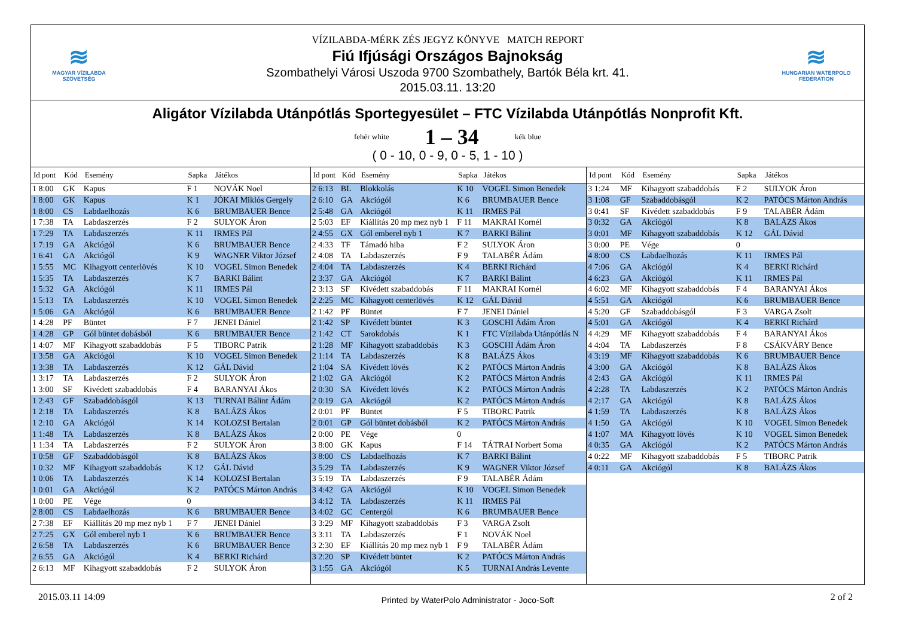≋
MAGYAR VÍZILABDA
SZÖVETSÉG
VÍZILABDA-MÉRK ZÉS JEGYZ KÖNYVE MATCH REPORT
Fiú Ifjúsági Országos Bajnokság
Szombathelyi Városi Uszoda 9700 Szombathely, Bartók Béla krt. 41.
2015.03.11. 13:20
≋
HUNGARIAN WATERPOLO
FEDERATION
Aligátor Vízilabda Utánpótlás Sportegyesület – FTC Vízilabda Utánpótlás Nonprofit Kft.
fehér white 1 – 34 kék blue
( 0 - 10, 0 - 9, 0 - 5, 1 - 10 )
| Id pont | Kód | Esemény | Sapka | Játékos |
| --- | --- | --- | --- | --- |
| 1 8:00 | GK | Kapus | F 1 | NOVÁK Noel |
| 1 8:00 | GK | Kapus | K 1 | JÓKAI Miklós Gergely |
| 1 8:00 | CS | Labdaelhozás | K 6 | BRUMBAUER Bence |
| 1 7:38 | TA | Labdaszerzés | F 2 | SULYOK Áron |
| 1 7:29 | TA | Labdaszerzés | K 11 | IRMES Pál |
| 1 7:19 | GA | Akciógól | K 6 | BRUMBAUER Bence |
| 1 6:41 | GA | Akciógól | K 9 | WAGNER Viktor József |
| 1 5:55 | MC | Kihagyott centerlövés | K 10 | VOGEL Simon Benedek |
| 1 5:35 | TA | Labdaszerzés | K 7 | BARKI Bálint |
| 1 5:32 | GA | Akciógól | K 11 | IRMES Pál |
| 1 5:13 | TA | Labdaszerzés | K 10 | VOGEL Simon Benedek |
| 1 5:06 | GA | Akciógól | K 6 | BRUMBAUER Bence |
| 1 4:28 | PF | Büntet | F 7 | JENEI Dániel |
| 1 4:28 | GP | Gól büntet dobásból | K 6 | BRUMBAUER Bence |
| 1 4:07 | MF | Kihagyott szabaddobás | F 5 | TIBORC Patrik |
| 1 3:58 | GA | Akciógól | K 10 | VOGEL Simon Benedek |
| 1 3:38 | TA | Labdaszerzés | K 12 | GÁL Dávid |
| 1 3:17 | TA | Labdaszerzés | F 2 | SULYOK Áron |
| 1 3:00 | SF | Kivédett szabaddobás | F 4 | BARANYAI Ákos |
| 1 2:43 | GF | Szabaddobásgól | K 13 | TURNAI Bálint Ádám |
| 1 2:18 | TA | Labdaszerzés | K 8 | BALÁZS Ákos |
| 1 2:10 | GA | Akciógól | K 14 | KOLOZSI Bertalan |
| 1 1:48 | TA | Labdaszerzés | K 8 | BALÁZS Ákos |
| 1 1:34 | TA | Labdaszerzés | F 2 | SULYOK Áron |
| 1 0:58 | GF | Szabaddobásgól | K 8 | BALÁZS Ákos |
| 1 0:32 | MF | Kihagyott szabaddobás | K 12 | GÁL Dávid |
| 1 0:06 | TA | Labdaszerzés | K 14 | KOLOZSI Bertalan |
| 1 0:01 | GA | Akciógól | K 2 | PATÓCS Márton András |
| 1 0:00 | PE | Vége | 0 | |
| 2 8:00 | CS | Labdaelhozás | K 6 | BRUMBAUER Bence |
| 2 7:38 | EF | Kiállítás 20 mp mez nyb 1 | F 7 | JENEI Dániel |
| 2 7:25 | GX | Gól emberel nyb 1 | K 6 | BRUMBAUER Bence |
| 2 6:58 | TA | Labdaszerzés | K 6 | BRUMBAUER Bence |
| 2 6:55 | GA | Akciógól | K 4 | BERKI Richárd |
| 2 6:13 | MF | Kihagyott szabaddobás | F 2 | SULYOK Áron |
| Id pont | Kód | Esemény | Sapka | Játékos |
| --- | --- | --- | --- | --- |
| 2 6:13 | BL | Blokkolás | K 10 | VOGEL Simon Benedek |
| 2 6:10 | GA | Akciógól | K 6 | BRUMBAUER Bence |
| 2 5:48 | GA | Akciógól | K 11 | IRMES Pál |
| 2 5:03 | EF | Kiállítás 20 mp mez nyb 1 | F 11 | MAKRAI Kornél |
| 2 4:55 | GX | Gól emberel nyb 1 | K 7 | BARKI Bálint |
| 2 4:33 | TF | Támadó hiba | F 2 | SULYOK Áron |
| 2 4:08 | TA | Labdaszerzés | F 9 | TALABÉR Ádám |
| 2 4:04 | TA | Labdaszerzés | K 4 | BERKI Richárd |
| 2 3:37 | GA | Akciógól | K 7 | BARKI Bálint |
| 2 3:13 | SF | Kivédett szabaddobás | F 11 | MAKRAI Kornél |
| 2 2:25 | MC | Kihagyott centerlövés | K 12 | GÁL Dávid |
| 2 1:42 | PF | Büntet | F 7 | JENEI Dániel |
| 2 1:42 | SP | Kivédett büntet | K 3 | GOSCHI Ádám Áron |
| 2 1:42 | CT | Sarokdobás | K 1 | FTC Vízilabda Utánpótlás N |
| 2 1:28 | MF | Kihagyott szabaddobás | K 3 | GOSCHI Ádám Áron |
| 2 1:14 | TA | Labdaszerzés | K 8 | BALÁZS Ákos |
| 2 1:04 | SA | Kivédett lövés | K 2 | PATÓCS Márton András |
| 2 1:02 | GA | Akciógól | K 2 | PATÓCS Márton András |
| 2 0:30 | SA | Kivédett lövés | K 2 | PATÓCS Márton András |
| 2 0:19 | GA | Akciógól | K 2 | PATÓCS Márton András |
| 2 0:01 | PF | Büntet | F 5 | TIBORC Patrik |
| 2 0:01 | GP | Gól büntet dobásból | K 2 | PATÓCS Márton András |
| 2 0:00 | PE | Vége | 0 | |
| 3 8:00 | GK | Kapus | F 14 | TÁTRAI Norbert Soma |
| 3 8:00 | CS | Labdaelhozás | K 7 | BARKI Bálint |
| 3 5:29 | TA | Labdaszerzés | K 9 | WAGNER Viktor József |
| 3 5:19 | TA | Labdaszerzés | F 9 | TALABÉR Ádám |
| 3 4:42 | GA | Akciógól | K 10 | VOGEL Simon Benedek |
| 3 4:12 | TA | Labdaszerzés | K 11 | IRMES Pál |
| 3 4:02 | GC | Centergól | K 6 | BRUMBAUER Bence |
| 3 3:29 | MF | Kihagyott szabaddobás | F 3 | VARGA Zsolt |
| 3 3:11 | TA | Labdaszerzés | F 1 | NOVÁK Noel |
| 3 2:30 | EF | Kiállítás 20 mp mez nyb 1 | F 9 | TALABÉR Ádám |
| 3 2:20 | SP | Kivédett büntet | K 2 | PATÓCS Márton András |
| 3 1:55 | GA | Akciógól | K 5 | TURNAI András Levente |
| Id pont | Kód | Esemény | Sapka | Játékos |
| --- | --- | --- | --- | --- |
| 3 1:24 | MF | Kihagyott szabaddobás | F 2 | SULYOK Áron |
| 3 1:08 | GF | Szabaddobásgól | K 2 | PATÓCS Márton András |
| 3 0:41 | SF | Kivédett szabaddobás | F 9 | TALABÉR Ádám |
| 3 0:32 | GA | Akciógól | K 8 | BALÁZS Ákos |
| 3 0:01 | MF | Kihagyott szabaddobás | K 12 | GÁL Dávid |
| 3 0:00 | PE | Vége | 0 | |
| 4 8:00 | CS | Labdaelhozás | K 11 | IRMES Pál |
| 4 7:06 | GA | Akciógól | K 4 | BERKI Richárd |
| 4 6:23 | GA | Akciógól | K 11 | IRMES Pál |
| 4 6:02 | MF | Kihagyott szabaddobás | F 4 | BARANYAI Ákos |
| 4 5:51 | GA | Akciógól | K 6 | BRUMBAUER Bence |
| 4 5:20 | GF | Szabaddobásgól | F 3 | VARGA Zsolt |
| 4 5:01 | GA | Akciógól | K 4 | BERKI Richárd |
| 4 4:29 | MF | Kihagyott szabaddobás | F 4 | BARANYAI Ákos |
| 4 4:04 | TA | Labdaszerzés | F 8 | CSÁKVÁRY Bence |
| 4 3:19 | MF | Kihagyott szabaddobás | K 6 | BRUMBAUER Bence |
| 4 3:00 | GA | Akciógól | K 8 | BALÁZS Ákos |
| 4 2:43 | GA | Akciógól | K 11 | IRMES Pál |
| 4 2:28 | TA | Labdaszerzés | K 2 | PATÓCS Márton András |
| 4 2:17 | GA | Akciógól | K 8 | BALÁZS Ákos |
| 4 1:59 | TA | Labdaszerzés | K 8 | BALÁZS Ákos |
| 4 1:50 | GA | Akciógól | K 10 | VOGEL Simon Benedek |
| 4 1:07 | MA | Kihagyott lövés | K 10 | VOGEL Simon Benedek |
| 4 0:35 | GA | Akciógól | K 2 | PATÓCS Márton András |
| 4 0:22 | MF | Kihagyott szabaddobás | F 5 | TIBORC Patrik |
| 4 0:11 | GA | Akciógól | K 8 | BALÁZS Ákos |
2015.03.11 14:09 Printed by WaterPolo Administrator - Joco-Soft 2 of 2